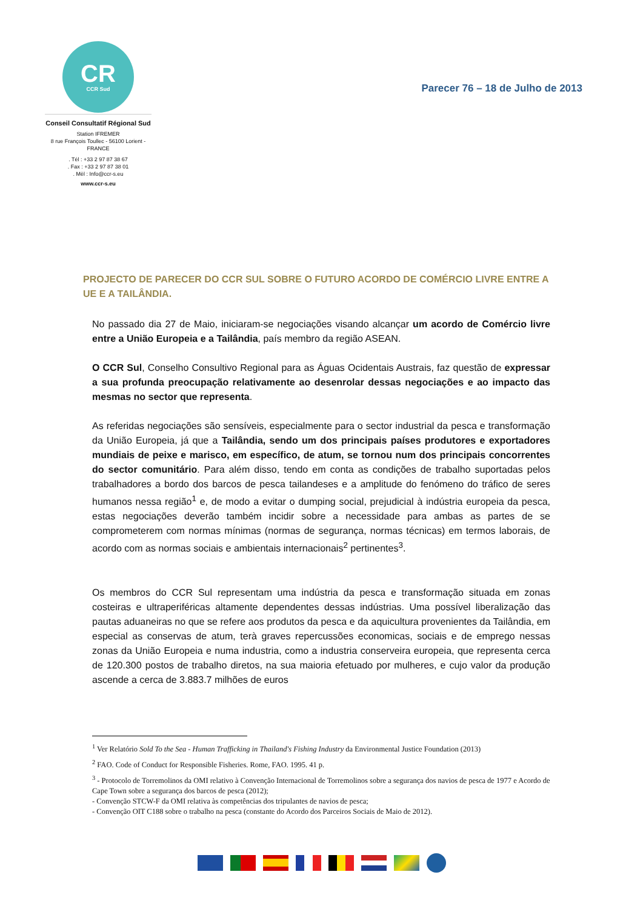CR
CCR Sud
Conseil Consultatif Régional Sud
Station IFREMER
8 rue François Toullec - 56100 Lorient - FRANCE
. Tél : +33 2 97 87 38 67
. Fax : +33 2 97 87 38 01
. Mèl : Info@ccr-s.eu
www.ccr-s.eu
Parecer 76 – 18 de Julho de 2013
PROJECTO DE PARECER DO CCR SUL SOBRE O FUTURO ACORDO DE COMÉRCIO LIVRE ENTRE A UE E A TAILÂNDIA.
No passado dia 27 de Maio, iniciaram-se negociações visando alcançar um acordo de Comércio livre entre a União Europeia e a Tailândia, país membro da região ASEAN.
O CCR Sul, Conselho Consultivo Regional para as Águas Ocidentais Austrais, faz questão de expressar a sua profunda preocupação relativamente ao desenrolar dessas negociações e ao impacto das mesmas no sector que representa.
As referidas negociações são sensíveis, especialmente para o sector industrial da pesca e transformação da União Europeia, já que a Tailândia, sendo um dos principais países produtores e exportadores mundiais de peixe e marisco, em específico, de atum, se tornou num dos principais concorrentes do sector comunitário. Para além disso, tendo em conta as condições de trabalho suportadas pelos trabalhadores a bordo dos barcos de pesca tailandeses e a amplitude do fenómeno do tráfico de seres humanos nessa região<sup>1</sup> e, de modo a evitar o dumping social, prejudicial à indústria europeia da pesca, estas negociações deverão também incidir sobre a necessidade para ambas as partes de se comprometerem com normas mínimas (normas de segurança, normas técnicas) em termos laborais, de acordo com as normas sociais e ambientais internacionais<sup>2</sup> pertinentes<sup>3</sup>.
Os membros do CCR Sul representam uma indústria da pesca e transformação situada em zonas costeiras e ultraperiféricas altamente dependentes dessas indústrias. Uma possível liberalização das pautas aduaneiras no que se refere aos produtos da pesca e da aquicultura provenientes da Tailândia, em especial as conservas de atum, terà graves repercussões economicas, sociais e de emprego nessas zonas da União Europeia e numa industria, como a industria conserveira europeia, que representa cerca de 120.300 postos de trabalho diretos, na sua maioria efetuado por mulheres, e cujo valor da produção ascende a cerca de 3.883.7 milhões de euros
<sup>1</sup> Ver Relatório Sold To the Sea - Human Trafficking in Thailand's Fishing Industry da Environmental Justice Foundation (2013)
<sup>2</sup> FAO. Code of Conduct for Responsible Fisheries. Rome, FAO. 1995. 41 p.
<sup>3</sup> - Protocolo de Torremolinos da OMI relativo à Convenção Internacional de Torremolinos sobre a segurança dos navios de pesca de 1977 e Acordo de Cape Town sobre a segurança dos barcos de pesca (2012);
- Convenção STCW-F da OMI relativa às competências dos tripulantes de navios de pesca;
- Convenção OIT C188 sobre o trabalho na pesca (constante do Acordo dos Parceiros Sociais de Maio de 2012).